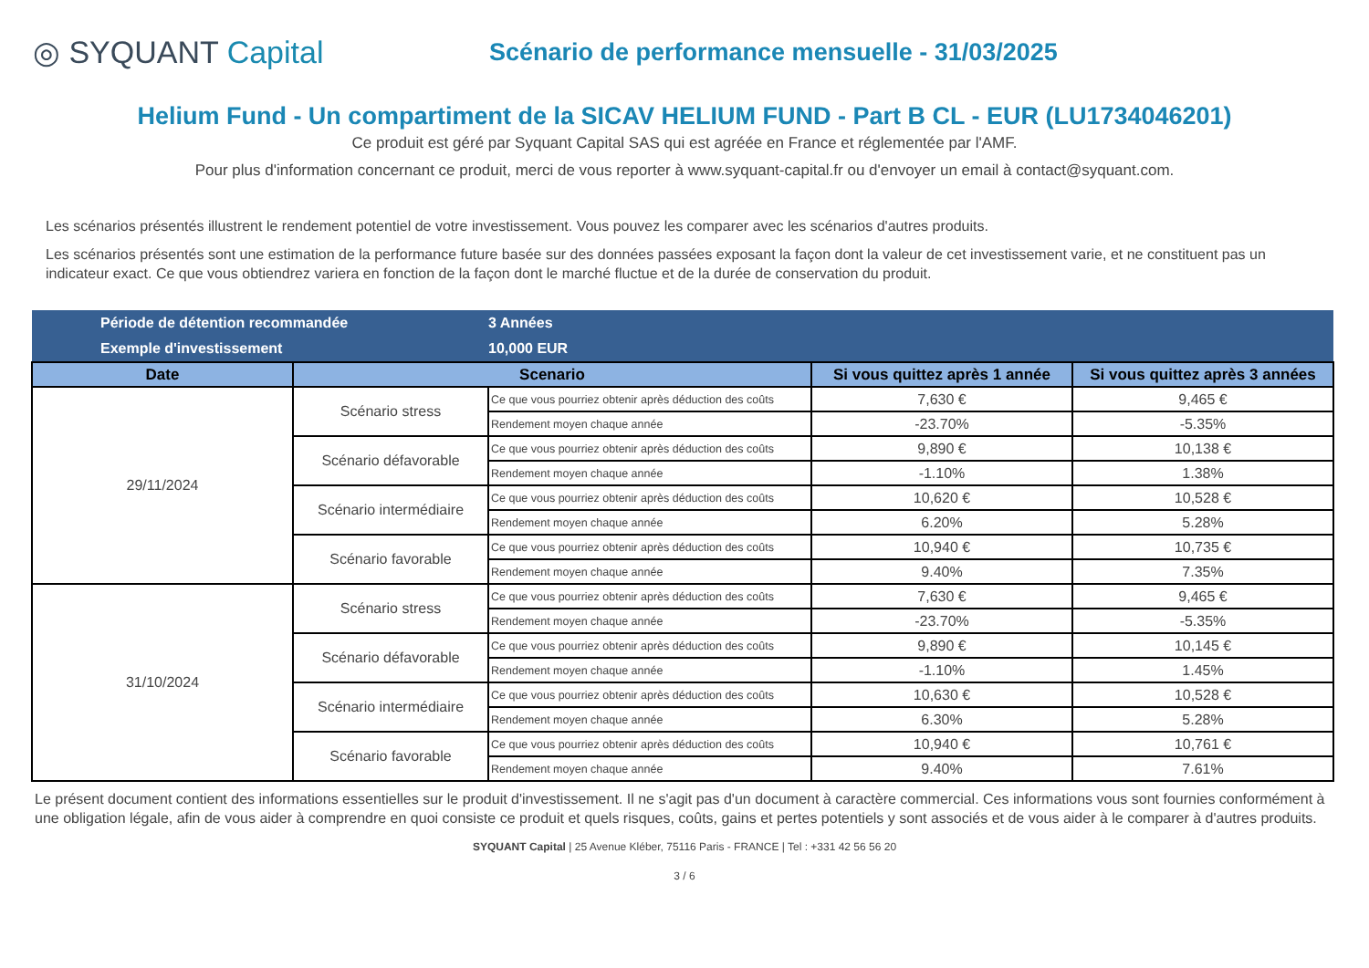◎ SYQUANT Capital
Scénario de performance mensuelle - 31/03/2025
Helium Fund - Un compartiment de la SICAV HELIUM FUND - Part B CL - EUR (LU1734046201)
Ce produit est géré par Syquant Capital SAS qui est agréée en France et réglementée par l'AMF.
Pour plus d'information concernant ce produit, merci de vous reporter à www.syquant-capital.fr ou d'envoyer un email à contact@syquant.com.
Les scénarios présentés illustrent le rendement potentiel de votre investissement. Vous pouvez les comparer avec les scénarios d'autres produits.
Les scénarios présentés sont une estimation de la performance future basée sur des données passées exposant la façon dont la valeur de cet investissement varie, et ne constituent pas un indicateur exact. Ce que vous obtiendrez variera en fonction de la façon dont le marché fluctue et de la durée de conservation du produit.
| Période de détention recommandée | | 3 Années | | |
| Exemple d'investissement | | 10,000 EUR | | |
| Date | Scenario | | Si vous quittez après 1 année | Si vous quittez après 3 années |
| 29/11/2024 | Scénario stress | Ce que vous pourriez obtenir après déduction des coûts | 7,630 € | 9,465 € |
| | | Rendement moyen chaque année | -23.70% | -5.35% |
| | Scénario défavorable | Ce que vous pourriez obtenir après déduction des coûts | 9,890 € | 10,138 € |
| | | Rendement moyen chaque année | -1.10% | 1.38% |
| | Scénario intermédiaire | Ce que vous pourriez obtenir après déduction des coûts | 10,620 € | 10,528 € |
| | | Rendement moyen chaque année | 6.20% | 5.28% |
| | Scénario favorable | Ce que vous pourriez obtenir après déduction des coûts | 10,940 € | 10,735 € |
| | | Rendement moyen chaque année | 9.40% | 7.35% |
| 31/10/2024 | Scénario stress | Ce que vous pourriez obtenir après déduction des coûts | 7,630 € | 9,465 € |
| | | Rendement moyen chaque année | -23.70% | -5.35% |
| | Scénario défavorable | Ce que vous pourriez obtenir après déduction des coûts | 9,890 € | 10,145 € |
| | | Rendement moyen chaque année | -1.10% | 1.45% |
| | Scénario intermédiaire | Ce que vous pourriez obtenir après déduction des coûts | 10,630 € | 10,528 € |
| | | Rendement moyen chaque année | 6.30% | 5.28% |
| | Scénario favorable | Ce que vous pourriez obtenir après déduction des coûts | 10,940 € | 10,761 € |
| | | Rendement moyen chaque année | 9.40% | 7.61% |
Le présent document contient des informations essentielles sur le produit d'investissement. Il ne s'agit pas d'un document à caractère commercial. Ces informations vous sont fournies conformément à une obligation légale, afin de vous aider à comprendre en quoi consiste ce produit et quels risques, coûts, gains et pertes potentiels y sont associés et de vous aider à le comparer à d'autres produits.
SYQUANT Capital | 25 Avenue Kléber, 75116 Paris - FRANCE | Tel : +331 42 56 56 20
3 / 6